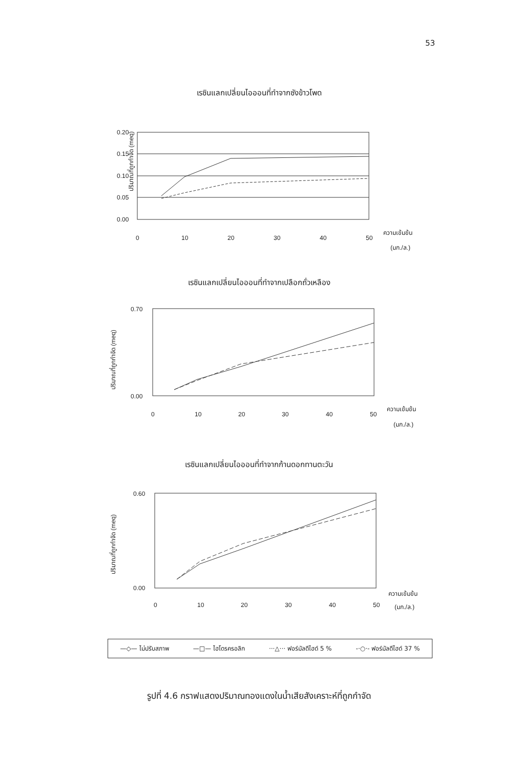53
เรซินแลกเปลี่ยนไอออนที่ทำจากซังข้าวโพด
ปริมาณที่ถูกกำจัด (meq)
0.20
0.15
0.10
0.05
0.00
0
10
20
30
40
50
ความเข้มข้น
(มก./ล.)
เรซินแลกเปลี่ยนไอออนที่ทำจากเปลือกถั่วเหลือง
ปริมาณที่ถูกกำจัด (meq)
0.70
0.00
0
10
20
30
40
50
ความเข้มข้น
(มก./ล.)
เรซินแลกเปลี่ยนไอออนที่ทำจากก้านดอกทานตะวัน
ปริมาณที่ถูกกำจัด (meq)
0.60
0.00
0
10
20
30
40
50
ความเข้มข้น
(มก./ล.)
—◇— ไม่ปรับสภาพ —□— ไฮโดรครอลิก ···△··· ฟอร์มัลดีไฮด์ 5 % -·○·- ฟอร์มัลดีไฮด์ 37 %
รูปที่ 4.6 กราฟแสดงปริมาณทองแดงในน้ำเสียสังเคราะห์ที่ถูกกำจัด